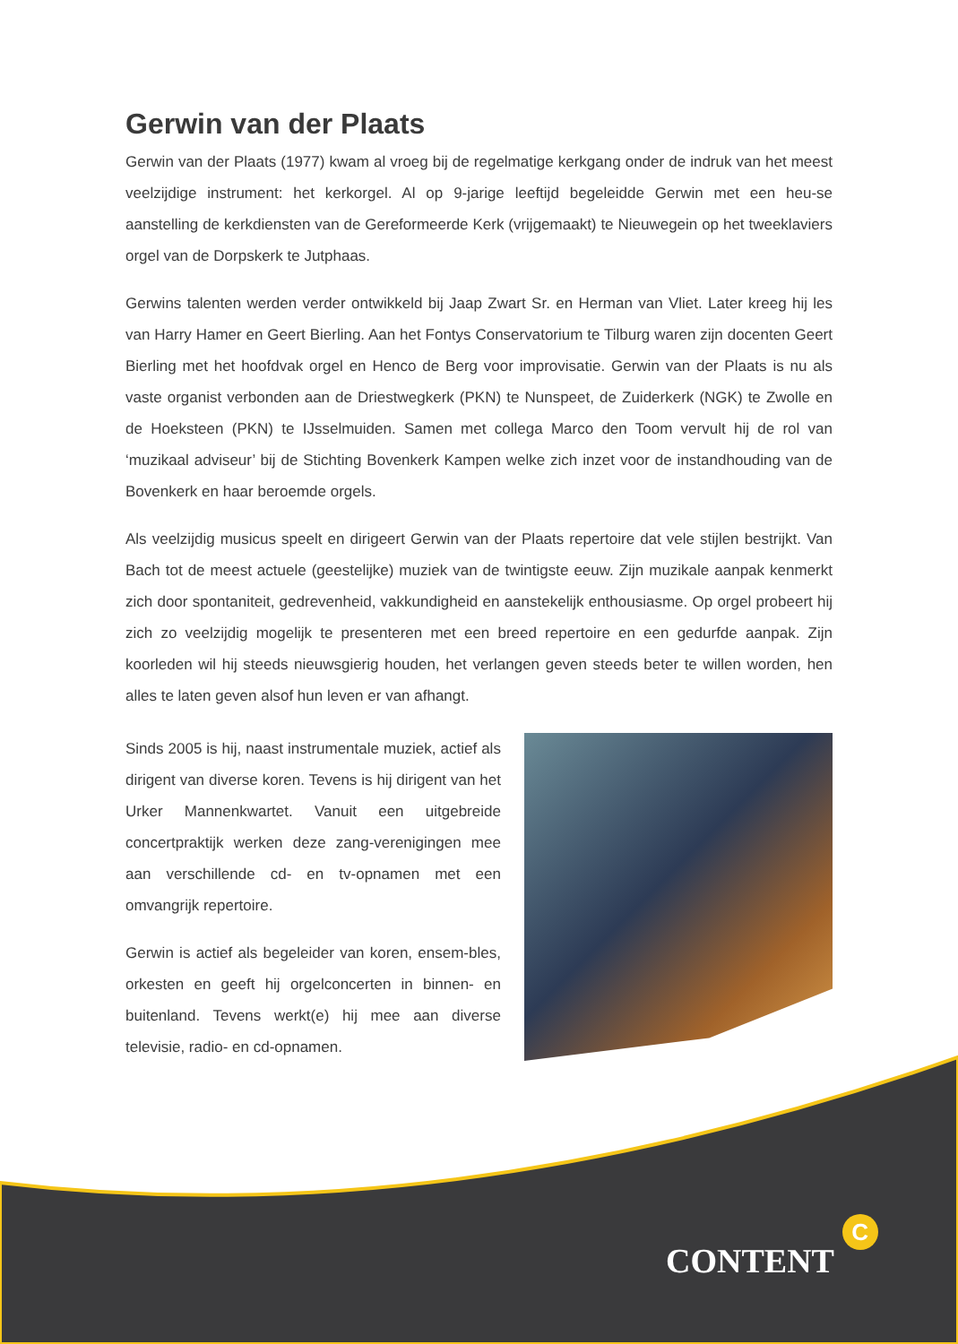Gerwin van der Plaats
Gerwin van der Plaats (1977) kwam al vroeg bij de regelmatige kerkgang onder de indruk van het meest veelzijdige instrument: het kerkorgel. Al op 9-jarige leeftijd begeleidde Gerwin met een heu-se aanstelling de kerkdiensten van de Gereformeerde Kerk (vrijgemaakt) te Nieuwegein op het tweeklaviers orgel van de Dorpskerk te Jutphaas.
Gerwins talenten werden verder ontwikkeld bij Jaap Zwart Sr. en Herman van Vliet. Later kreeg hij les van Harry Hamer en Geert Bierling. Aan het Fontys Conservatorium te Tilburg waren zijn docenten Geert Bierling met het hoofdvak orgel en Henco de Berg voor improvisatie. Gerwin van der Plaats is nu als vaste organist verbonden aan de Driestwegkerk (PKN) te Nunspeet, de Zuiderkerk (NGK) te Zwolle en de Hoeksteen (PKN) te IJsselmuiden. Samen met collega Marco den Toom vervult hij de rol van ‘muzikaal adviseur’ bij de Stichting Bovenkerk Kampen welke zich inzet voor de instandhouding van de Bovenkerk en haar beroemde orgels.
Als veelzijdig musicus speelt en dirigeert Gerwin van der Plaats repertoire dat vele stijlen bestrijkt. Van Bach tot de meest actuele (geestelijke) muziek van de twintigste eeuw. Zijn muzikale aanpak kenmerkt zich door spontaniteit, gedrevenheid, vakkundigheid en aanstekelijk enthousiasme. Op orgel probeert hij zich zo veelzijdig mogelijk te presenteren met een breed repertoire en een gedurfde aanpak. Zijn koorleden wil hij steeds nieuwsgierig houden, het verlangen geven steeds beter te willen worden, hen alles te laten geven alsof hun leven er van afhangt.
Sinds 2005 is hij, naast instrumentale muziek, actief als dirigent van diverse koren. Tevens is hij dirigent van het Urker Mannenkwartet. Vanuit een uitgebreide concertpraktijk werken deze zang-verenigingen mee aan verschillende cd- en tv-opnamen met een omvangrijk repertoire.
Gerwin is actief als begeleider van koren, ensem-bles, orkesten en geeft hij orgelconcerten in binnen- en buitenland. Tevens werkt(e) hij mee aan diverse televisie, radio- en cd-opnamen.
CONTENT C